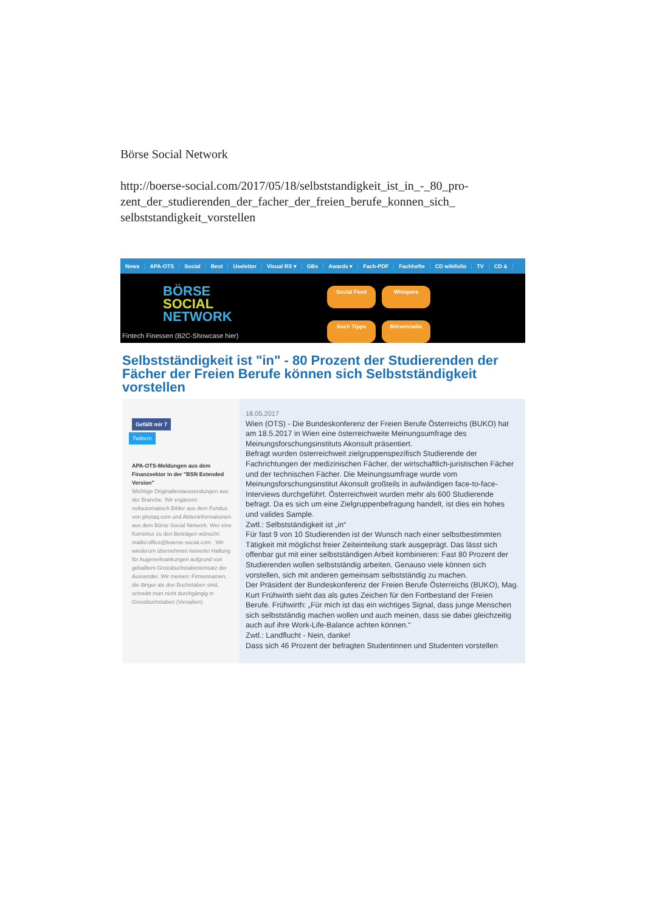Börse Social Network
http://boerse-social.com/2017/05/18/selbststandigkeit_ist_in_-_80_pro-
zent_der_studierenden_der_facher_der_freien_berufe_konnen_sich_
selbststandigkeit_vorstellen
News APA-OTS Social Best Useletter Visual RS ▾ GBs Awards ▾ Fach-PDF Fachhefte CD wikifolio TV CD &
BÖRSE
SOCIAL
NETWORK
Social Feed Whispers Such Tipps Börsenradio
Fintech Finessen (B2C-Showcase hier)
Selbstständigkeit ist "in" - 80 Prozent der Studierenden der Fächer der Freien Berufe können sich Selbstständigkeit vorstellen
Gefällt mir 7
Twittern
APA-OTS-Meldungen aus dem Finanzsektor in der "BSN Extended Version"
Wichtige Originaltextaussendungen aus der Branche. Wir ergänzen vollautomatisch Bilder aus dem Fundus von photaq.com und Aktieninformationen aus dem Börse Social Network. Wer eine Korrektur zu den Beiträgen wünscht: mailto:office@boerse-social.com . Wir wiederum übernehmen keinerlei Haftung für Augenerkrankungen aufgrund von geballtem Grossbuchstabeneinsatz der Aussender. Wir meinen: Firmennamen, die länger als drei Buchstaben sind, schreibt man nicht durchgängig in Grossbuchstaben (Versalien).
18.05.2017
Wien (OTS) - Die Bundeskonferenz der Freien Berufe Österreichs (BUKO) hat am 18.5.2017 in Wien eine österreichweite Meinungsumfrage des Meinungsforschungsinstituts Akonsult präsentiert.
Befragt wurden österreichweit zielgruppenspezifisch Studierende der Fachrichtungen der medizinischen Fächer, der wirtschaftlich-juristischen Fächer und der technischen Fächer. Die Meinungsumfrage wurde vom Meinungsforschungsinstitut Akonsult großteils in aufwändigen face-to-face-Interviews durchgeführt. Österreichweit wurden mehr als 600 Studierende befragt. Da es sich um eine Zielgruppenbefragung handelt, ist dies ein hohes und valides Sample.
Zwtl.: Selbstständigkeit ist „in“
Für fast 9 von 10 Studierenden ist der Wunsch nach einer selbstbestimmten Tätigkeit mit möglichst freier Zeiteinteilung stark ausgeprägt. Das lässt sich offenbar gut mit einer selbstständigen Arbeit kombinieren: Fast 80 Prozent der Studierenden wollen selbstständig arbeiten. Genauso viele können sich vorstellen, sich mit anderen gemeinsam selbstständig zu machen.
Der Präsident der Bundeskonferenz der Freien Berufe Österreichs (BUKO), Mag. Kurt Frühwirth sieht das als gutes Zeichen für den Fortbestand der Freien Berufe. Frühwirth: „Für mich ist das ein wichtiges Signal, dass junge Menschen sich selbstständig machen wollen und auch meinen, dass sie dabei gleichzeitig auch auf ihre Work-Life-Balance achten können.“
Zwtl.: Landflucht - Nein, danke!
Dass sich 46 Prozent der befragten Studentinnen und Studenten vorstellen